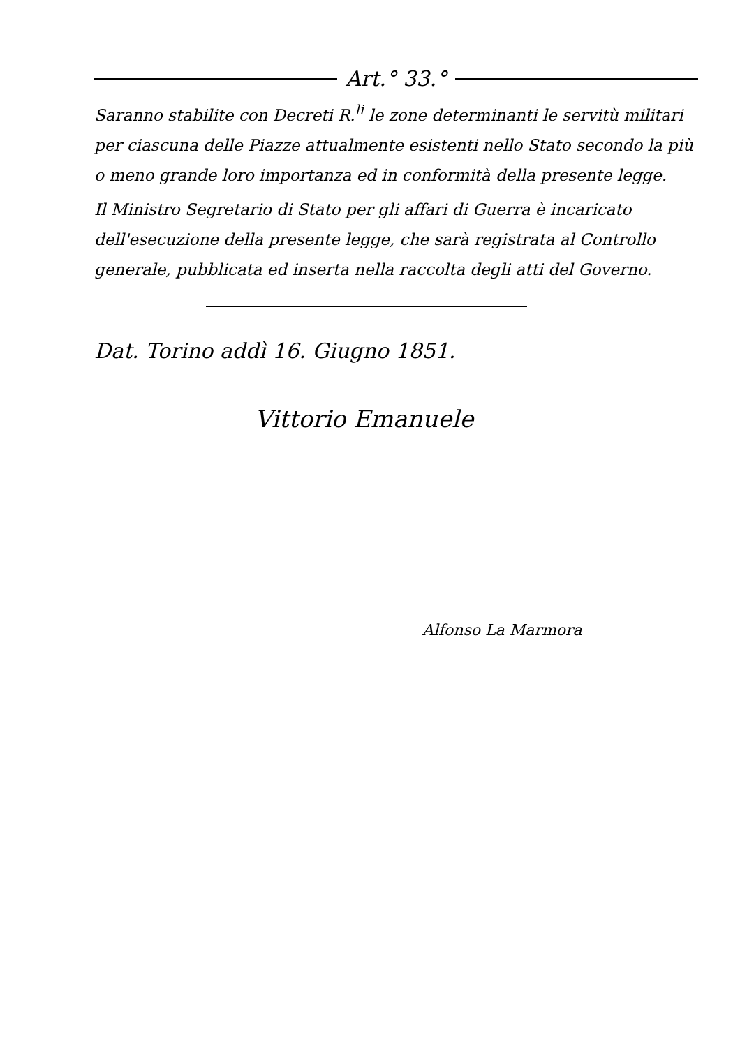Art.° 33.°
Saranno stabilite con Decreti R.<sup>li</sup> le zone determinanti le servitù militari per ciascuna delle Piazze attualmente esistenti nello Stato secondo la più o meno grande loro importanza ed in conformità della presente legge.
Il Ministro Segretario di Stato per gli affari di Guerra è incaricato dell'esecuzione della presente legge, che sarà registrata al Controllo generale, pubblicata ed inserta nella raccolta degli atti del Governo.
Dat. Torino addì 16. Giugno 1851.
Vittorio Emanuele
Alfonso La Marmora